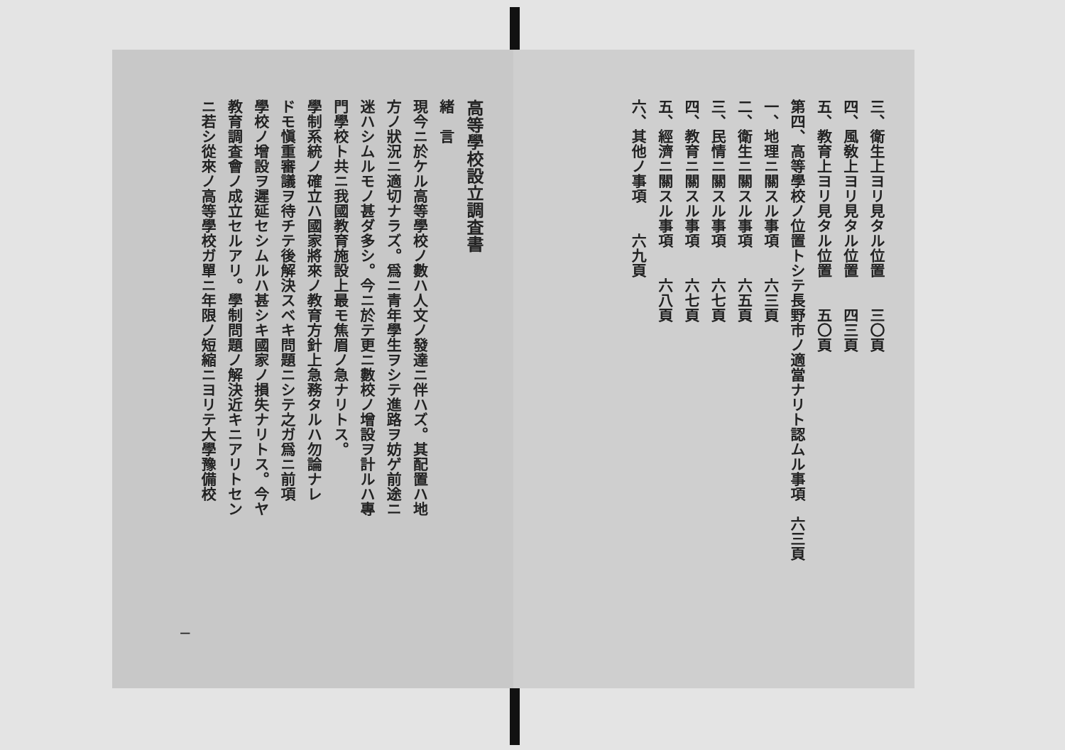三、衛生上ヨリ見タル位置　　三〇頁
四、風敎上ヨリ見タル位置　　四三頁
五、教育上ヨリ見タル位置　　五〇頁
第四、高等學校ノ位置トシテ長野市ノ適當ナリト認ムル事項　六三頁
一、地理ニ關スル事項　　六三頁
二、衛生ニ關スル事項　　六五頁
三、民情ニ關スル事項　　六七頁
四、教育ニ關スル事項　　六七頁
五、經濟ニ關スル事項　　六八頁
六、其他ノ事項　　六九頁
高等學校設立調査書
緒　言
現今ニ於ケル高等學校ノ數ハ人文ノ發達ニ伴ハズ。其配置ハ地
方ノ狀況ニ適切ナラズ。爲ニ青年學生ヲシテ進路ヲ妨ゲ前途ニ
迷ハシムルモノ甚ダ多シ。今ニ於テ更ニ數校ノ增設ヲ計ルハ專
門學校ト共ニ我國教育施設上最モ焦眉ノ急ナリトス。
學制系統ノ確立ハ國家將來ノ教育方針上急務タルハ勿論ナレ
ドモ愼重審議ヲ待チテ後解決スベキ問題ニシテ之ガ爲ニ前項
學校ノ增設ヲ遲延セシムルハ甚シキ國家ノ損失ナリトス。今ヤ
教育調査會ノ成立セルアリ。學制問題ノ解決近キニアリトセン
ニ若シ從來ノ高等學校ガ單ニ年限ノ短縮ニヨリテ大學豫備校
一